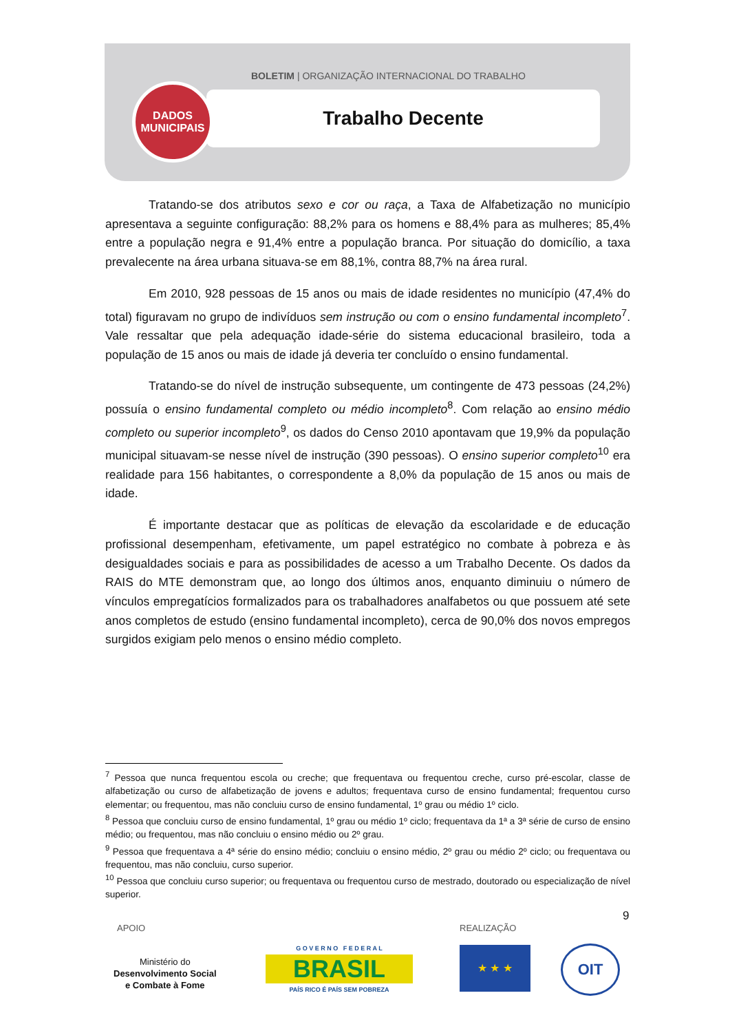BOLETIM | ORGANIZAÇÃO INTERNACIONAL DO TRABALHO
Trabalho Decente
DADOS
MUNICIPAIS
Tratando-se dos atributos sexo e cor ou raça, a Taxa de Alfabetização no município apresentava a seguinte configuração: 88,2% para os homens e 88,4% para as mulheres; 85,4% entre a população negra e 91,4% entre a população branca. Por situação do domicílio, a taxa prevalecente na área urbana situava-se em 88,1%, contra 88,7% na área rural.
Em 2010, 928 pessoas de 15 anos ou mais de idade residentes no município (47,4% do total) figuravam no grupo de indivíduos sem instrução ou com o ensino fundamental incompleto<sup>7</sup>. Vale ressaltar que pela adequação idade-série do sistema educacional brasileiro, toda a população de 15 anos ou mais de idade já deveria ter concluído o ensino fundamental.
Tratando-se do nível de instrução subsequente, um contingente de 473 pessoas (24,2%) possuía o ensino fundamental completo ou médio incompleto<sup>8</sup>. Com relação ao ensino médio completo ou superior incompleto<sup>9</sup>, os dados do Censo 2010 apontavam que 19,9% da população municipal situavam-se nesse nível de instrução (390 pessoas). O ensino superior completo<sup>10</sup> era realidade para 156 habitantes, o correspondente a 8,0% da população de 15 anos ou mais de idade.
É importante destacar que as políticas de elevação da escolaridade e de educação profissional desempenham, efetivamente, um papel estratégico no combate à pobreza e às desigualdades sociais e para as possibilidades de acesso a um Trabalho Decente. Os dados da RAIS do MTE demonstram que, ao longo dos últimos anos, enquanto diminuiu o número de vínculos empregatícios formalizados para os trabalhadores analfabetos ou que possuem até sete anos completos de estudo (ensino fundamental incompleto), cerca de 90,0% dos novos empregos surgidos exigiam pelo menos o ensino médio completo.
<sup>7</sup> Pessoa que nunca frequentou escola ou creche; que frequentava ou frequentou creche, curso pré-escolar, classe de alfabetização ou curso de alfabetização de jovens e adultos; frequentava curso de ensino fundamental; frequentou curso elementar; ou frequentou, mas não concluiu curso de ensino fundamental, 1º grau ou médio 1º ciclo.
<sup>8</sup> Pessoa que concluiu curso de ensino fundamental, 1º grau ou médio 1º ciclo; frequentava da 1ª a 3ª série de curso de ensino médio; ou frequentou, mas não concluiu o ensino médio ou 2º grau.
<sup>9</sup> Pessoa que frequentava a 4ª série do ensino médio; concluiu o ensino médio, 2º grau ou médio 2º ciclo; ou frequentava ou frequentou, mas não concluiu, curso superior.
<sup>10</sup> Pessoa que concluiu curso superior; ou frequentava ou frequentou curso de mestrado, doutorado ou especialização de nível superior.
9
APOIO REALIZAÇÃO
Ministério do
Desenvolvimento Social
e Combate à Fome
G O V E R N O F E D E R A L
BRASIL
PAÍS RICO É PAÍS SEM POBREZA
★ ★ ★ OIT